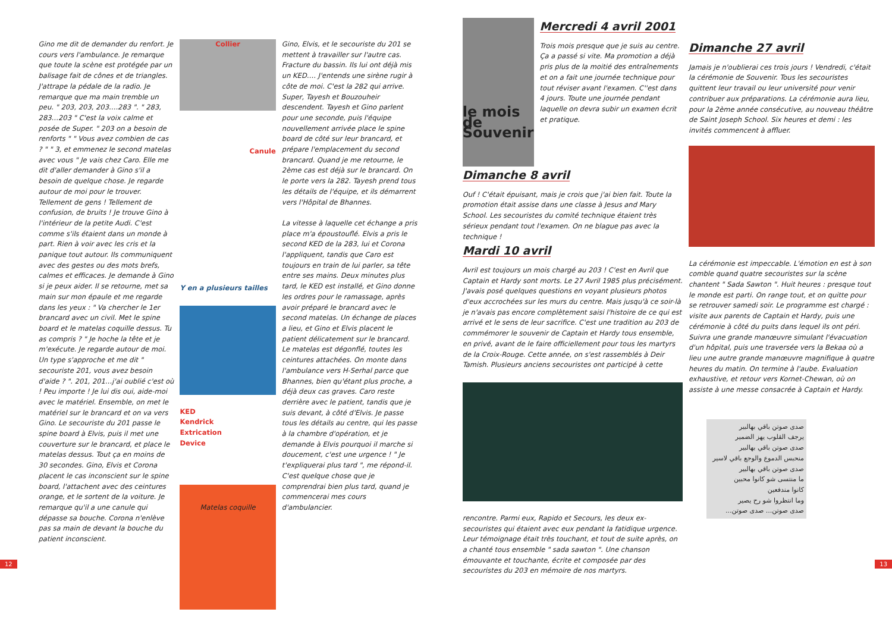12
Gino me dit de demander du renfort. Je cours vers l'ambulance. Je remarque que toute la scène est protégée par un balisage fait de cônes et de triangles. J'attrape la pédale de la radio. Je remarque que ma main tremble un peu. " 203, 203, 203….283 ". " 283, 283…203 " C'est la voix calme et posée de Super. " 203 on a besoin de renforts " " Vous avez combien de cas ? " " 3, et emmenez le second matelas avec vous " Je vais chez Caro. Elle me dit d'aller demander à Gino s'il a besoin de quelque chose. Je regarde autour de moi pour le trouver. Tellement de gens ! Tellement de confusion, de bruits ! Je trouve Gino à l'intérieur de la petite Audi. C'est comme s'ils étaient dans un monde à part. Rien à voir avec les cris et la panique tout autour. Ils communiquent avec des gestes ou des mots brefs, calmes et efficaces. Je demande à Gino si je peux aider. Il se retourne, met sa main sur mon épaule et me regarde dans les yeux : " Va chercher le 1er brancard avec un civil. Met le spine board et le matelas coquille dessus. Tu as compris ? " Je hoche la tête et je m'exécute. Je regarde autour de moi. Un type s'approche et me dit " secouriste 201, vous avez besoin d'aide ? ". 201, 201…j'ai oublié c'est où ! Peu importe ! Je lui dis oui, aide-moi avec le matériel. Ensemble, on met le matériel sur le brancard et on va vers Gino. Le secouriste du 201 passe le spine board à Elvis, puis il met une couverture sur le brancard, et place le matelas dessus. Tout ça en moins de 30 secondes. Gino, Elvis et Corona placent le cas inconscient sur le spine board, l'attachent avec des ceintures orange, et le sortent de la voiture. Je remarque qu'il a une canule qui dépasse sa bouche. Corona n'enlève pas sa main de devant la bouche du patient inconscient.
Collier
Canule
Y en a plusieurs tailles
KED
Kendrick
Extrication
Device
Matelas coquille
Gino, Elvis, et le secouriste du 201 se mettent à travailler sur l'autre cas. Fracture du bassin. Ils lui ont déjà mis un KED…. J'entends une sirène rugir à côte de moi. C'est la 282 qui arrive. Super, Tayesh et Bouzouheir descendent. Tayesh et Gino parlent pour une seconde, puis l'équipe nouvellement arrivée place le spine board de côté sur leur brancard, et prépare l'emplacement du second brancard. Quand je me retourne, le 2ème cas est déjà sur le brancard. On le porte vers la 282. Tayesh prend tous les détails de l'équipe, et ils démarrent vers l'Hôpital de Bhannes.
La vitesse à laquelle cet échange a pris place m'a époustouflé. Elvis a pris le second KED de la 283, lui et Corona l'appliquent, tandis que Caro est toujours en train de lui parler, sa tête entre ses mains. Deux minutes plus tard, le KED est installé, et Gino donne les ordres pour le ramassage, après avoir préparé le brancard avec le second matelas. Un échange de places a lieu, et Gino et Elvis placent le patient délicatement sur le brancard. Le matelas est dégonflé, toutes les ceintures attachées. On monte dans l'ambulance vers H-Serhal parce que Bhannes, bien qu'étant plus proche, a déjà deux cas graves. Caro reste derrière avec le patient, tandis que je suis devant, à côté d'Elvis. Je passe tous les détails au centre, qui les passe à la chambre d'opération, et je demande à Elvis pourquoi il marche si doucement, c'est une urgence ! " Je t'expliquerai plus tard ", me répond-il. C'est quelque chose que je comprendrai bien plus tard, quand je commencerai mes cours d'ambulancier.
le mois de Souvenir
Mercredi 4 avril 2001
Trois mois presque que je suis au centre. Ça a passé si vite. Ma promotion a déjà pris plus de la moitié des entraînements et on a fait une journée technique pour tout réviser avant l'examen. C''est dans 4 jours. Toute une journée pendant laquelle on devra subir un examen écrit et pratique.
Dimanche 8 avril
Ouf ! C'était épuisant, mais je crois que j'ai bien fait. Toute la promotion était assise dans une classe à Jesus and Mary School. Les secouristes du comité technique étaient très sérieux pendant tout l'examen. On ne blague pas avec la technique !
Mardi 10 avril
Avril est toujours un mois chargé au 203 ! C'est en Avril que Captain et Hardy sont morts. Le 27 Avril 1985 plus précisément. J'avais posé quelques questions en voyant plusieurs photos d'eux accrochées sur les murs du centre. Mais jusqu'à ce soir-là je n'avais pas encore complètement saisi l'histoire de ce qui est arrivé et le sens de leur sacrifice. C'est une tradition au 203 de commémorer le souvenir de Captain et Hardy tous ensemble, en privé, avant de le faire officiellement pour tous les martyrs de la Croix-Rouge. Cette année, on s'est rassemblés à Deir Tamish. Plusieurs anciens secouristes ont participé à cette
rencontre. Parmi eux, Rapido et Secours, les deux ex-secouristes qui étaient avec eux pendant la fatidique urgence. Leur témoignage était très touchant, et tout de suite après, on a chanté tous ensemble " sada sawton ". Une chanson émouvante et touchante, écrite et composée par des secouristes du 203 en mémoire de nos martyrs.
Dimanche 27 avril
Jamais je n'oublierai ces trois jours ! Vendredi, c'était la cérémonie de Souvenir. Tous les secouristes quittent leur travail ou leur université pour venir contribuer aux préparations. La cérémonie aura lieu, pour la 2ème année consécutive, au nouveau théâtre de Saint Joseph School. Six heures et demi : les invités commencent à affluer.
La cérémonie est impeccable. L'émotion en est à son comble quand quatre secouristes sur la scène chantent " Sada Sawton ". Huit heures : presque tout le monde est parti. On range tout, et on quitte pour se retrouver samedi soir. Le programme est chargé : visite aux parents de Captain et Hardy, puis une cérémonie à côté du puits dans lequel ils ont péri. Suivra une grande manœuvre simulant l'évacuation d'un hôpital, puis une traversée vers la Bekaa où a lieu une autre grande manœuvre magnifique à quatre heures du matin. On termine à l'aube. Evaluation exhaustive, et retour vers Kornet-Chewan, où on assiste à une messe consacrée à Captain et Hardy.
صدى صوتن باقي بهالبير
يرجف القلوب يهز الضمير
صدى صوتن باقي بهالبير
منحبس الدموع والوجع باقي لاسير
صدى صوتن باقي بهالبير
ما منتسى شو كانوا محبين
كانوا مندفعين
وما انتظروا شو رح يصير
صدى صوتن... صدى صوتن...
13